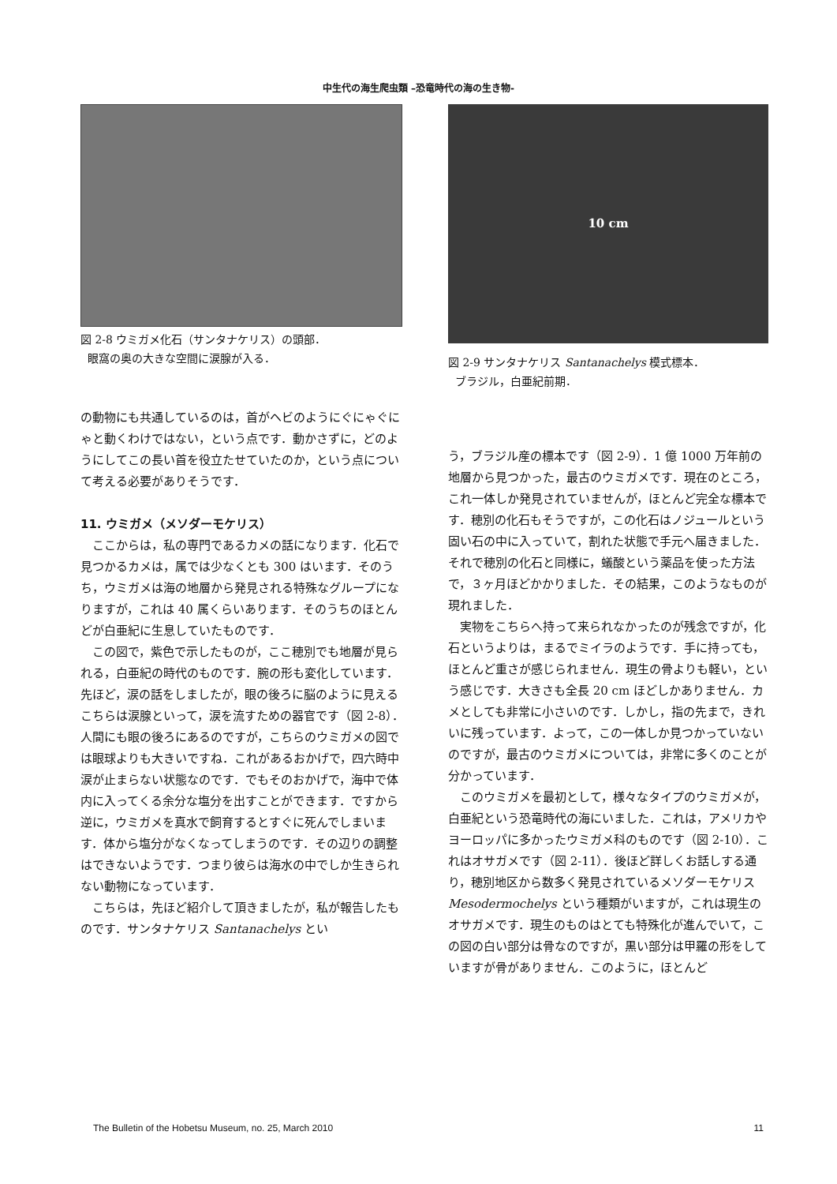中生代の海生爬虫類 –恐竜時代の海の生き物-
図 2-8 ウミガメ化石（サンタナケリス）の頭部．
眼窩の奥の大きな空間に涙腺が入る．
の動物にも共通しているのは，首がヘビのようにぐにゃぐにゃと動くわけではない，という点です．動かさずに，どのようにしてこの長い首を役立たせていたのか，という点について考える必要がありそうです．
11. ウミガメ（メソダーモケリス）
ここからは，私の専門であるカメの話になります．化石で見つかるカメは，属では少なくとも 300 はいます．そのうち，ウミガメは海の地層から発見される特殊なグループになりますが，これは 40 属くらいあります．そのうちのほとんどが白亜紀に生息していたものです．
この図で，紫色で示したものが，ここ穂別でも地層が見られる，白亜紀の時代のものです．腕の形も変化しています．先ほど，涙の話をしましたが，眼の後ろに脳のように見えるこちらは涙腺といって，涙を流すための器官です（図 2-8）．人間にも眼の後ろにあるのですが，こちらのウミガメの図では眼球よりも大きいですね．これがあるおかげで，四六時中涙が止まらない状態なのです．でもそのおかげで，海中で体内に入ってくる余分な塩分を出すことができます．ですから逆に，ウミガメを真水で飼育するとすぐに死んでしまいます．体から塩分がなくなってしまうのです．その辺りの調整はできないようです．つまり彼らは海水の中でしか生きられない動物になっています．
こちらは，先ほど紹介して頂きましたが，私が報告したものです．サンタナケリス Santanachelys とい
10 cm
図 2-9 サンタナケリス Santanachelys 模式標本．
ブラジル，白亜紀前期．
う，ブラジル産の標本です（図 2-9）．1 億 1000 万年前の地層から見つかった，最古のウミガメです．現在のところ，これ一体しか発見されていませんが，ほとんど完全な標本です．穂別の化石もそうですが，この化石はノジュールという固い石の中に入っていて，割れた状態で手元へ届きました．それで穂別の化石と同様に，蟻酸という薬品を使った方法で，３ヶ月ほどかかりました．その結果，このようなものが現れました．
実物をこちらへ持って来られなかったのが残念ですが，化石というよりは，まるでミイラのようです．手に持っても，ほとんど重さが感じられません．現生の骨よりも軽い，という感じです．大きさも全長 20 cm ほどしかありません．カメとしても非常に小さいのです．しかし，指の先まで，きれいに残っています．よって，この一体しか見つかっていないのですが，最古のウミガメについては，非常に多くのことが分かっています．
このウミガメを最初として，様々なタイプのウミガメが，白亜紀という恐竜時代の海にいました．これは，アメリカやヨーロッパに多かったウミガメ科のものです（図 2-10）．これはオサガメです（図 2-11）．後ほど詳しくお話しする通り，穂別地区から数多く発見されているメソダーモケリス Mesodermochelys という種類がいますが，これは現生のオサガメです．現生のものはとても特殊化が進んでいて，この図の白い部分は骨なのですが，黒い部分は甲羅の形をしていますが骨がありません．このように，ほとんど
The Bulletin of the Hobetsu Museum, no. 25, March 2010 11